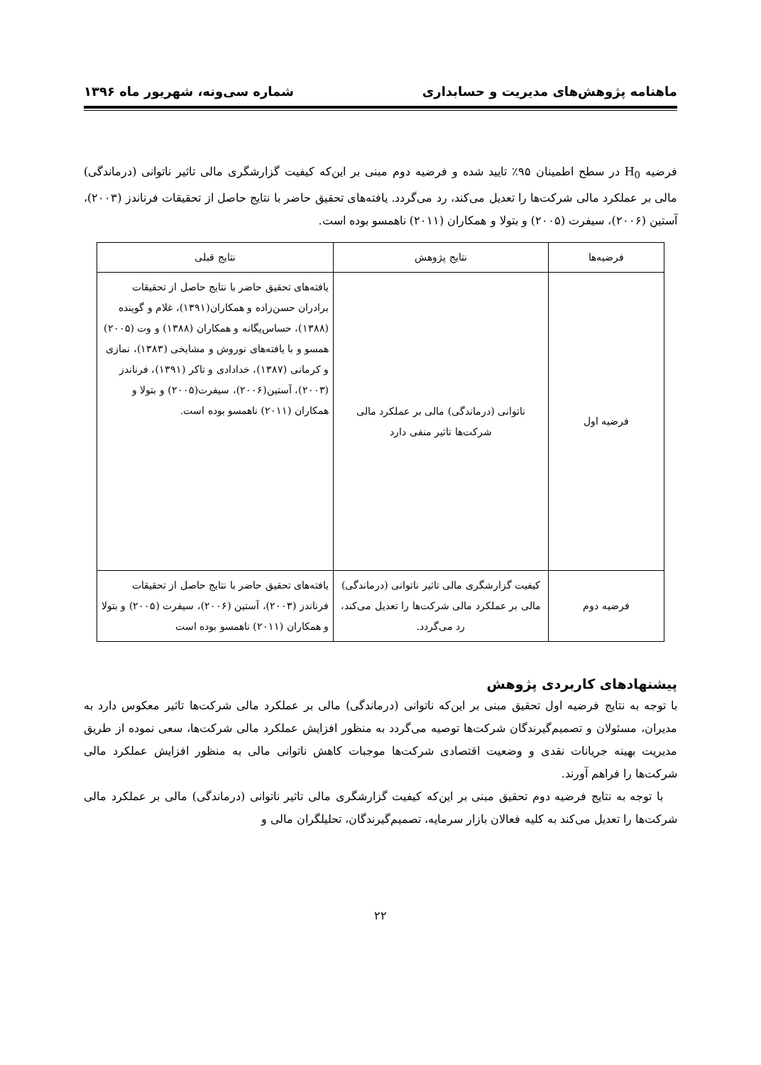ماهنامه پژوهش‌های مدیریت و حسابداری شماره سی‌ونه، شهریور ماه ۱۳۹۶
فرضیه H<sub>0</sub> در سطح اطمینان ۹۵٪ تایید شده و فرضیه دوم مبنی بر این‌که کیفیت گزارشگری مالی تاثیر ناتوانی (درماندگی) مالی بر عملکرد مالی شرکت‌ها را تعدیل می‌کند، رد می‌گردد. یافته‌های تحقیق حاضر با نتایج حاصل از تحقیقات فرناندز (۲۰۰۳)، آستین (۲۰۰۶)، سیفرت (۲۰۰۵) و بتولا و همکاران (۲۰۱۱) ناهمسو بوده است.
| فرضیه‌ها | نتایج پژوهش | نتایج قبلی |
| --- | --- | --- |
| فرضیه اول | ناتوانی (درماندگی) مالی بر عملکرد مالی شرکت‌ها تاثیر منفی دارد | یافته‌های تحقیق حاضر با نتایج حاصل از تحقیقات برادران حسن‌زاده و همکاران(۱۳۹۱)، غلام و گوینده (۱۳۸۸)، حساس‌یگانه و همکاران (۱۳۸۸) و وت (۲۰۰۵) همسو و با یافته‌های نوروش و مشایخی (۱۳۸۳)، نمازی و کرمانی (۱۳۸۷)، خدادادی و تاکر (۱۳۹۱)، فرناندز (۲۰۰۳)، آستین(۲۰۰۶)، سیفرت(۲۰۰۵) و بتولا و همکاران (۲۰۱۱) ناهمسو بوده است. |
| فرضیه دوم | کیفیت گزارشگری مالی تاثیر ناتوانی (درماندگی) مالی بر عملکرد مالی شرکت‌ها را تعدیل می‌کند، رد می‌گردد. | یافته‌های تحقیق حاضر با نتایج حاصل از تحقیقات فرناندز (۲۰۰۳)، آستین (۲۰۰۶)، سیفرت (۲۰۰۵) و بتولا و همکاران (۲۰۱۱) ناهمسو بوده است |
پیشنهادهای کاربردی پژوهش
با توجه به نتایج فرضیه اول تحقیق مبنی بر این‌که ناتوانی (درماندگی) مالی بر عملکرد مالی شرکت‌ها تاثیر معکوس دارد به مدیران، مسئولان و تصمیم‌گیرندگان شرکت‌ها توصیه می‌گردد به منظور افزایش عملکرد مالی شرکت‌ها، سعی نموده از طریق مدیریت بهینه جریانات نقدی و وضعیت اقتصادی شرکت‌ها موجبات کاهش ناتوانی مالی به منظور افزایش عملکرد مالی شرکت‌ها را فراهم آورند.
با توجه به نتایج فرضیه دوم تحقیق مبنی بر این‌که کیفیت گزارشگری مالی تاثیر ناتوانی (درماندگی) مالی بر عملکرد مالی شرکت‌ها را تعدیل می‌کند به کلیه فعالان بازار سرمایه، تصمیم‌گیرندگان، تحلیلگران مالی و
۲۲